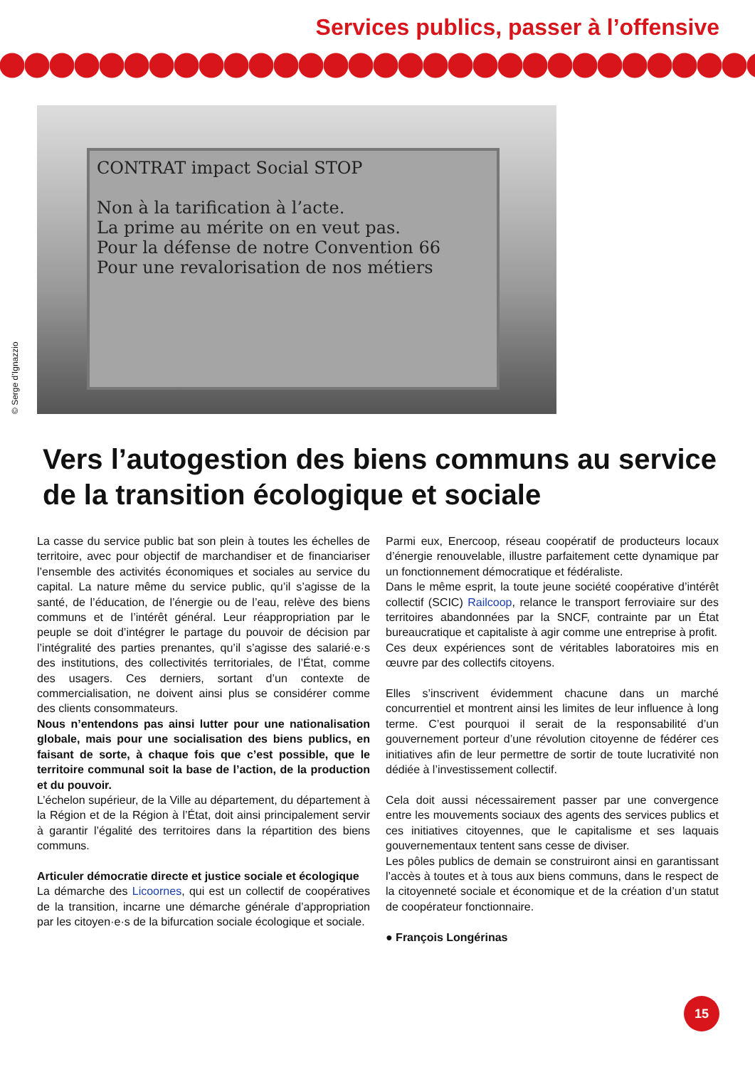Services publics, passer à l’offensive
© Serge d’Ignazzio
CONTRAT impact Social STOP
Non à la tarification à l’acte.
La prime au mérite on en veut pas.
Pour la défense de notre Convention 66
Pour une revalorisation de nos métiers
Vers l’autogestion des biens communs au service de la transition écologique et sociale
La casse du service public bat son plein à toutes les échelles de territoire, avec pour objectif de marchandiser et de financiariser l’ensemble des activités économiques et sociales au service du capital. La nature même du service public, qu’il s’agisse de la santé, de l’éducation, de l’énergie ou de l’eau, relève des biens communs et de l’intérêt général. Leur réappropriation par le peuple se doit d’intégrer le partage du pouvoir de décision par l’intégralité des parties prenantes, qu’il s’agisse des salarié·e·s des institutions, des collectivités territoriales, de l’État, comme des usagers. Ces derniers, sortant d’un contexte de commercialisation, ne doivent ainsi plus se considérer comme des clients consommateurs.
Nous n’entendons pas ainsi lutter pour une nationalisation globale, mais pour une socialisation des biens publics, en faisant de sorte, à chaque fois que c’est possible, que le territoire communal soit la base de l’action, de la production et du pouvoir.
L’échelon supérieur, de la Ville au département, du département à la Région et de la Région à l’État, doit ainsi principalement servir à garantir l’égalité des territoires dans la répartition des biens communs.
Articuler démocratie directe et justice sociale et écologique
La démarche des Licoornes, qui est un collectif de coopératives de la transition, incarne une démarche générale d’appropriation par les citoyen·e·s de la bifurcation sociale écologique et sociale.
Parmi eux, Enercoop, réseau coopératif de producteurs locaux d’énergie renouvelable, illustre parfaitement cette dynamique par un fonctionnement démocratique et fédéraliste.
Dans le même esprit, la toute jeune société coopérative d’intérêt collectif (SCIC) Railcoop, relance le transport ferroviaire sur des territoires abandonnées par la SNCF, contrainte par un État bureaucratique et capitaliste à agir comme une entreprise à profit.
Ces deux expériences sont de véritables laboratoires mis en œuvre par des collectifs citoyens.
Elles s’inscrivent évidemment chacune dans un marché concurrentiel et montrent ainsi les limites de leur influence à long terme. C’est pourquoi il serait de la responsabilité d’un gouvernement porteur d’une révolution citoyenne de fédérer ces initiatives afin de leur permettre de sortir de toute lucrativité non dédiée à l’investissement collectif.
Cela doit aussi nécessairement passer par une convergence entre les mouvements sociaux des agents des services publics et ces initiatives citoyennes, que le capitalisme et ses laquais gouvernementaux tentent sans cesse de diviser.
Les pôles publics de demain se construiront ainsi en garantissant l’accès à toutes et à tous aux biens communs, dans le respect de la citoyenneté sociale et économique et de la création d’un statut de coopérateur fonctionnaire.
● François Longérinas
15